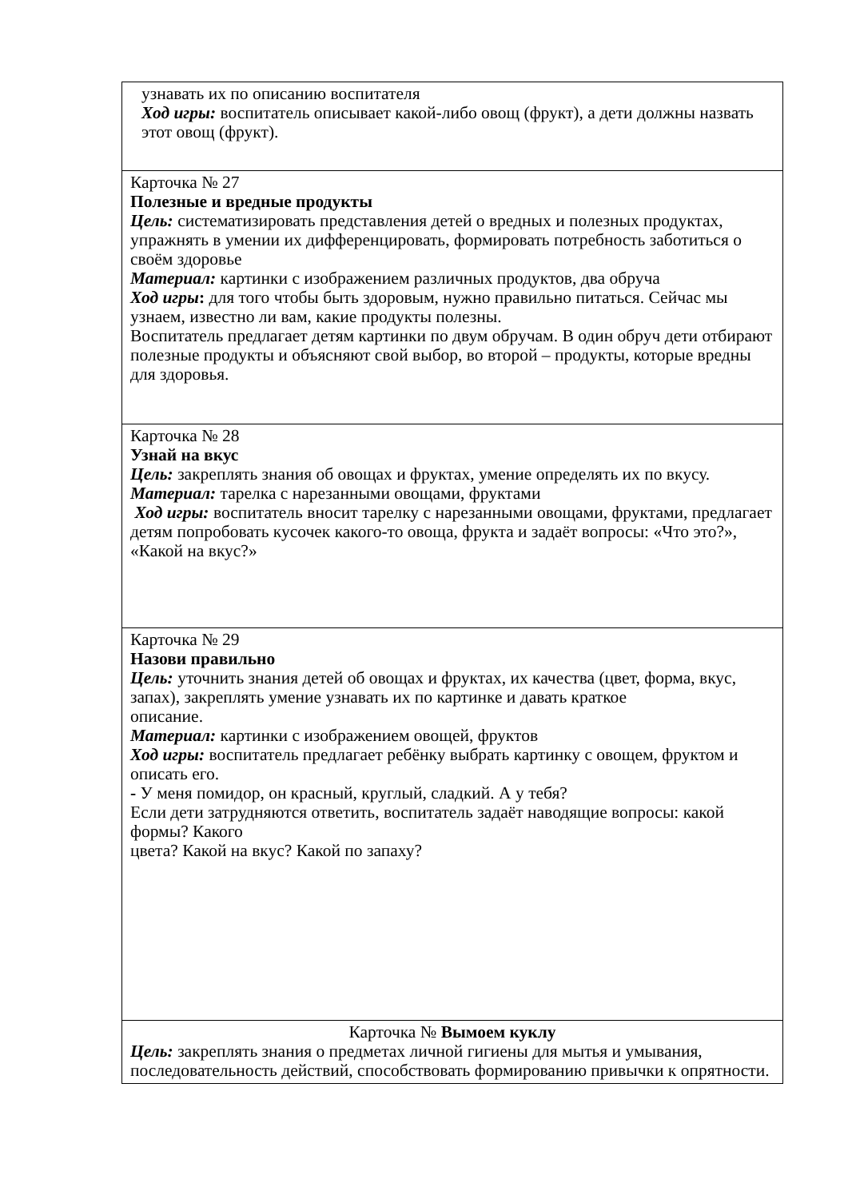| узнавать их по описанию воспитателя Ход игры: воспитатель описывает какой-либо овощ (фрукт), а дети должны назвать этот овощ (фрукт). |
| Карточка № 27 Полезные и вредные продукты Цель: систематизировать представления детей о вредных и полезных продуктах, упражнять в умении их дифференцировать, формировать потребность заботиться о своём здоровье Материал: картинки с изображением различных продуктов, два обруча Ход игры : для того чтобы быть здоровым, нужно правильно питаться. Сейчас мы узнаем, известно ли вам, какие продукты полезны. Воспитатель предлагает детям картинки по двум обручам. В один обруч дети отбирают полезные продукты и объясняют свой выбор, во второй – продукты, которые вредны для здоровья. |
| Карточка № 28 Узнай на вкус Цель: закреплять знания об овощах и фруктах, умение определять их по вкусу. Материал: тарелка с нарезанными овощами, фруктами Ход игры: воспитатель вносит тарелку с нарезанными овощами, фруктами, предлагает детям попробовать кусочек какого-то овоща, фрукта и задаёт вопросы: «Что это?», «Какой на вкус?» |
| Карточка № 29 Назови правильно Цель: уточнить знания детей об овощах и фруктах, их качества (цвет, форма, вкус, запах), закреплять умение узнавать их по картинке и давать краткое описание. Материал: картинки с изображением овощей, фруктов Ход игры: воспитатель предлагает ребёнку выбрать картинку с овощем, фруктом и описать его. - У меня помидор, он красный, круглый, сладкий. А у тебя? Если дети затрудняются ответить, воспитатель задаёт наводящие вопросы: какой формы? Какого цвета? Какой на вкус? Какой по запаху? |
| Карточка № Вымоем куклу Цель: закреплять знания о предметах личной гигиены для мытья и умывания, последовательность действий, способствовать формированию привычки к опрятности. |